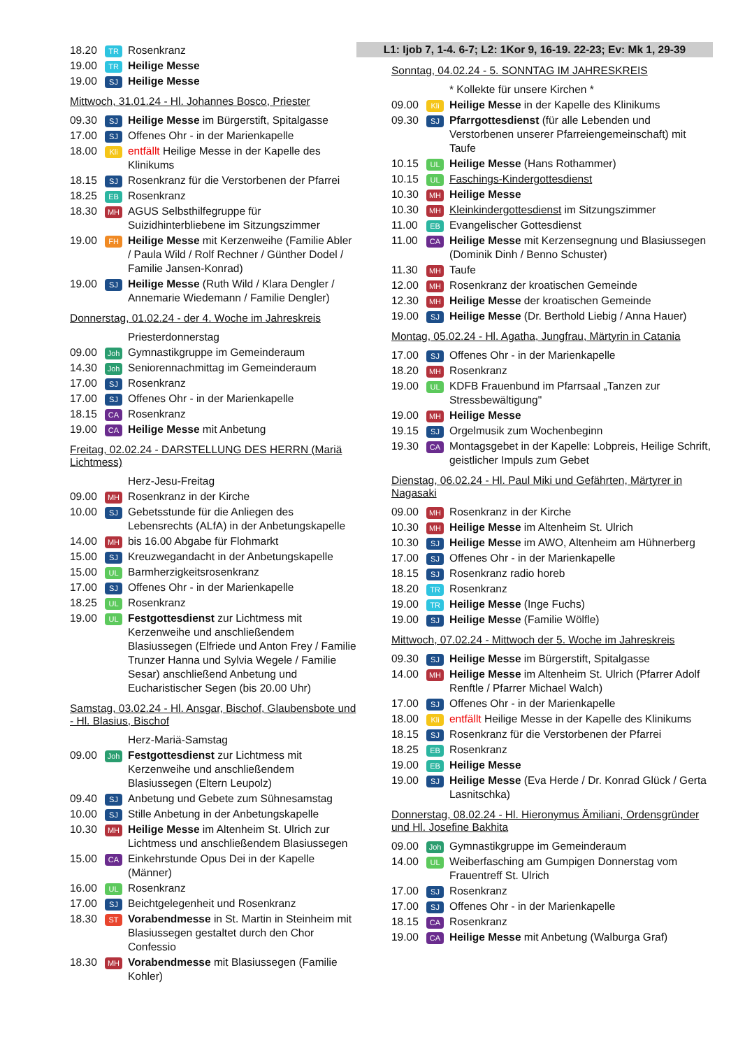18.20
TR
Rosenkranz
19.00
TR
Heilige Messe
19.00
SJ
Heilige Messe
Mittwoch, 31.01.24 - Hl. Johannes Bosco, Priester
09.30
SJ
Heilige Messe im Bürgerstift, Spitalgasse
17.00
SJ
Offenes Ohr - in der Marienkapelle
18.00
Kli
entfällt Heilige Messe in der Kapelle des Klinikums
18.15
SJ
Rosenkranz für die Verstorbenen der Pfarrei
18.25
EB
Rosenkranz
18.30
MH
AGUS Selbsthilfegruppe für Suizidhinterbliebene im Sitzungszimmer
19.00
FH
Heilige Messe mit Kerzenweihe (Familie Abler / Paula Wild / Rolf Rechner / Günther Dodel / Familie Jansen-Konrad)
19.00
SJ
Heilige Messe (Ruth Wild / Klara Dengler / Annemarie Wiedemann / Familie Dengler)
Donnerstag, 01.02.24 - der 4. Woche im Jahreskreis
Priesterdonnerstag
09.00
Joh
Gymnastikgruppe im Gemeinderaum
14.30
Joh
Seniorennachmittag im Gemeinderaum
17.00
SJ
Rosenkranz
17.00
SJ
Offenes Ohr - in der Marienkapelle
18.15
CA
Rosenkranz
19.00
CA
Heilige Messe mit Anbetung
Freitag, 02.02.24 - DARSTELLUNG DES HERRN (Mariä Lichtmess)
Herz-Jesu-Freitag
09.00
MH
Rosenkranz in der Kirche
10.00
SJ
Gebetsstunde für die Anliegen des Lebensrechts (ALfA) in der Anbetungskapelle
14.00
MH
bis 16.00 Abgabe für Flohmarkt
15.00
SJ
Kreuzwegandacht in der Anbetungskapelle
15.00
UL
Barmherzigkeitsrosenkranz
17.00
SJ
Offenes Ohr - in der Marienkapelle
18.25
UL
Rosenkranz
19.00
UL
Festgottesdienst zur Lichtmess mit Kerzenweihe und anschließendem Blasiussegen (Elfriede und Anton Frey / Familie Trunzer Hanna und Sylvia Wegele / Familie Sesar) anschließend Anbetung und Eucharistischer Segen (bis 20.00 Uhr)
Samstag, 03.02.24 - Hl. Ansgar, Bischof, Glaubensbote und - Hl. Blasius, Bischof
Herz-Mariä-Samstag
09.00
Joh
Festgottesdienst zur Lichtmess mit Kerzenweihe und anschließendem Blasiussegen (Eltern Leupolz)
09.40
SJ
Anbetung und Gebete zum Sühnesamstag
10.00
SJ
Stille Anbetung in der Anbetungskapelle
10.30
MH
Heilige Messe im Altenheim St. Ulrich zur Lichtmess und anschließendem Blasiussegen
15.00
CA
Einkehrstunde Opus Dei in der Kapelle (Männer)
16.00
UL
Rosenkranz
17.00
SJ
Beichtgelegenheit und Rosenkranz
18.30
ST
Vorabendmesse in St. Martin in Steinheim mit Blasiussegen gestaltet durch den Chor Confessio
18.30
MH
Vorabendmesse mit Blasiussegen (Familie Kohler)
L1: Ijob 7, 1-4. 6-7; L2: 1Kor 9, 16-19. 22-23; Ev: Mk 1, 29-39
Sonntag, 04.02.24 - 5. SONNTAG IM JAHRESKREIS
* Kollekte für unsere Kirchen *
09.00
Kli
Heilige Messe in der Kapelle des Klinikums
09.30
SJ
Pfarrgottesdienst (für alle Lebenden und Verstorbenen unserer Pfarreiengemeinschaft) mit Taufe
10.15
UL
Heilige Messe (Hans Rothammer)
10.15
UL
Faschings-Kindergottesdienst
10.30
MH
Heilige Messe
10.30
MH
Kleinkindergottesdienst im Sitzungszimmer
11.00
EB
Evangelischer Gottesdienst
11.00
CA
Heilige Messe mit Kerzensegnung und Blasiussegen (Dominik Dinh / Benno Schuster)
11.30
MH
Taufe
12.00
MH
Rosenkranz der kroatischen Gemeinde
12.30
MH
Heilige Messe der kroatischen Gemeinde
19.00
SJ
Heilige Messe (Dr. Berthold Liebig / Anna Hauer)
Montag, 05.02.24 - Hl. Agatha, Jungfrau, Märtyrin in Catania
17.00
SJ
Offenes Ohr - in der Marienkapelle
18.20
MH
Rosenkranz
19.00
UL
KDFB Frauenbund im Pfarrsaal „Tanzen zur Stressbewältigung"
19.00
MH
Heilige Messe
19.15
SJ
Orgelmusik zum Wochenbeginn
19.30
CA
Montagsgebet in der Kapelle: Lobpreis, Heilige Schrift, geistlicher Impuls zum Gebet
Dienstag, 06.02.24 - Hl. Paul Miki und Gefährten, Märtyrer in Nagasaki
09.00
MH
Rosenkranz in der Kirche
10.30
MH
Heilige Messe im Altenheim St. Ulrich
10.30
SJ
Heilige Messe im AWO, Altenheim am Hühnerberg
17.00
SJ
Offenes Ohr - in der Marienkapelle
18.15
SJ
Rosenkranz radio horeb
18.20
TR
Rosenkranz
19.00
TR
Heilige Messe (Inge Fuchs)
19.00
SJ
Heilige Messe (Familie Wölfle)
Mittwoch, 07.02.24 - Mittwoch der 5. Woche im Jahreskreis
09.30
SJ
Heilige Messe im Bürgerstift, Spitalgasse
14.00
MH
Heilige Messe im Altenheim St. Ulrich (Pfarrer Adolf Renftle / Pfarrer Michael Walch)
17.00
SJ
Offenes Ohr - in der Marienkapelle
18.00
Kli
entfällt Heilige Messe in der Kapelle des Klinikums
18.15
SJ
Rosenkranz für die Verstorbenen der Pfarrei
18.25
EB
Rosenkranz
19.00
EB
Heilige Messe
19.00
SJ
Heilige Messe (Eva Herde / Dr. Konrad Glück / Gerta Lasnitschka)
Donnerstag, 08.02.24 - Hl. Hieronymus Ämiliani, Ordensgründer und Hl. Josefine Bakhita
09.00
Joh
Gymnastikgruppe im Gemeinderaum
14.00
UL
Weiberfasching am Gumpigen Donnerstag vom Frauentreff St. Ulrich
17.00
SJ
Rosenkranz
17.00
SJ
Offenes Ohr - in der Marienkapelle
18.15
CA
Rosenkranz
19.00
CA
Heilige Messe mit Anbetung (Walburga Graf)